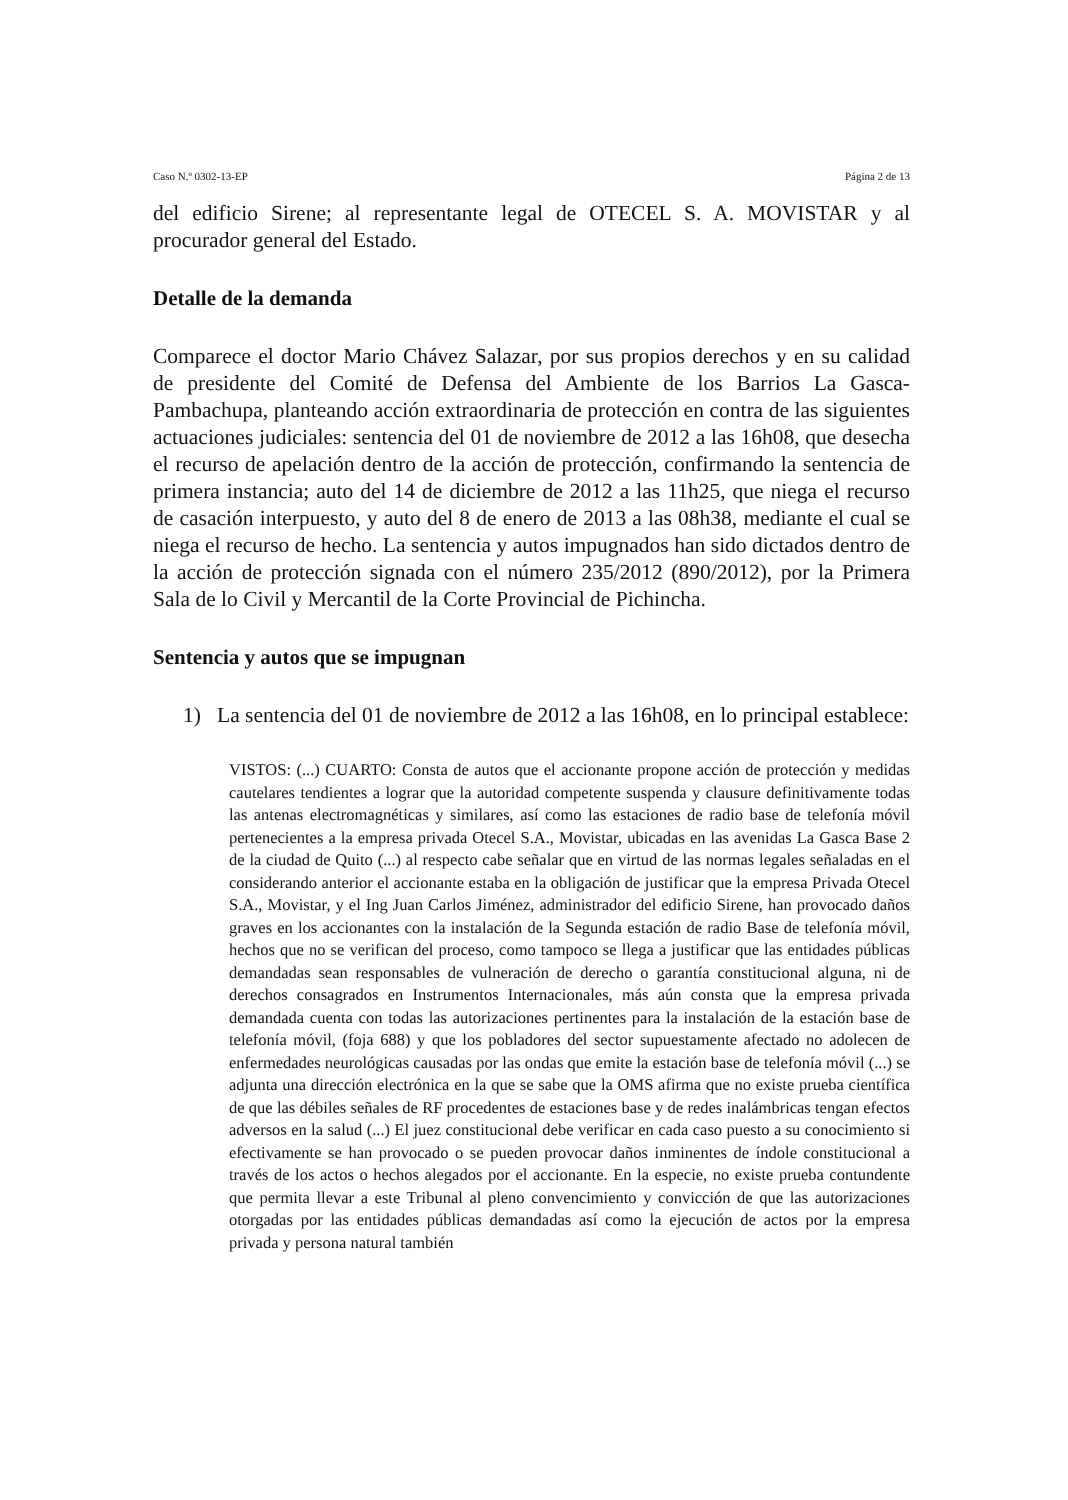Caso N.º 0302-13-EP Página 2 de 13
del edificio Sirene; al representante legal de OTECEL S. A. MOVISTAR y al procurador general del Estado.
Detalle de la demanda
Comparece el doctor Mario Chávez Salazar, por sus propios derechos y en su calidad de presidente del Comité de Defensa del Ambiente de los Barrios La Gasca-Pambachupa, planteando acción extraordinaria de protección en contra de las siguientes actuaciones judiciales: sentencia del 01 de noviembre de 2012 a las 16h08, que desecha el recurso de apelación dentro de la acción de protección, confirmando la sentencia de primera instancia; auto del 14 de diciembre de 2012 a las 11h25, que niega el recurso de casación interpuesto, y auto del 8 de enero de 2013 a las 08h38, mediante el cual se niega el recurso de hecho. La sentencia y autos impugnados han sido dictados dentro de la acción de protección signada con el número 235/2012 (890/2012), por la Primera Sala de lo Civil y Mercantil de la Corte Provincial de Pichincha.
Sentencia y autos que se impugnan
1) La sentencia del 01 de noviembre de 2012 a las 16h08, en lo principal establece:
VISTOS: (...) CUARTO: Consta de autos que el accionante propone acción de protección y medidas cautelares tendientes a lograr que la autoridad competente suspenda y clausure definitivamente todas las antenas electromagnéticas y similares, así como las estaciones de radio base de telefonía móvil pertenecientes a la empresa privada Otecel S.A., Movistar, ubicadas en las avenidas La Gasca Base 2 de la ciudad de Quito (...) al respecto cabe señalar que en virtud de las normas legales señaladas en el considerando anterior el accionante estaba en la obligación de justificar que la empresa Privada Otecel S.A., Movistar, y el Ing Juan Carlos Jiménez, administrador del edificio Sirene, han provocado daños graves en los accionantes con la instalación de la Segunda estación de radio Base de telefonía móvil, hechos que no se verifican del proceso, como tampoco se llega a justificar que las entidades públicas demandadas sean responsables de vulneración de derecho o garantía constitucional alguna, ni de derechos consagrados en Instrumentos Internacionales, más aún consta que la empresa privada demandada cuenta con todas las autorizaciones pertinentes para la instalación de la estación base de telefonía móvil, (foja 688) y que los pobladores del sector supuestamente afectado no adolecen de enfermedades neurológicas causadas por las ondas que emite la estación base de telefonía móvil (...) se adjunta una dirección electrónica en la que se sabe que la OMS afirma que no existe prueba científica de que las débiles señales de RF procedentes de estaciones base y de redes inalámbricas tengan efectos adversos en la salud (...) El juez constitucional debe verificar en cada caso puesto a su conocimiento si efectivamente se han provocado o se pueden provocar daños inminentes de índole constitucional a través de los actos o hechos alegados por el accionante. En la especie, no existe prueba contundente que permita llevar a este Tribunal al pleno convencimiento y convicción de que las autorizaciones otorgadas por las entidades públicas demandadas así como la ejecución de actos por la empresa privada y persona natural también